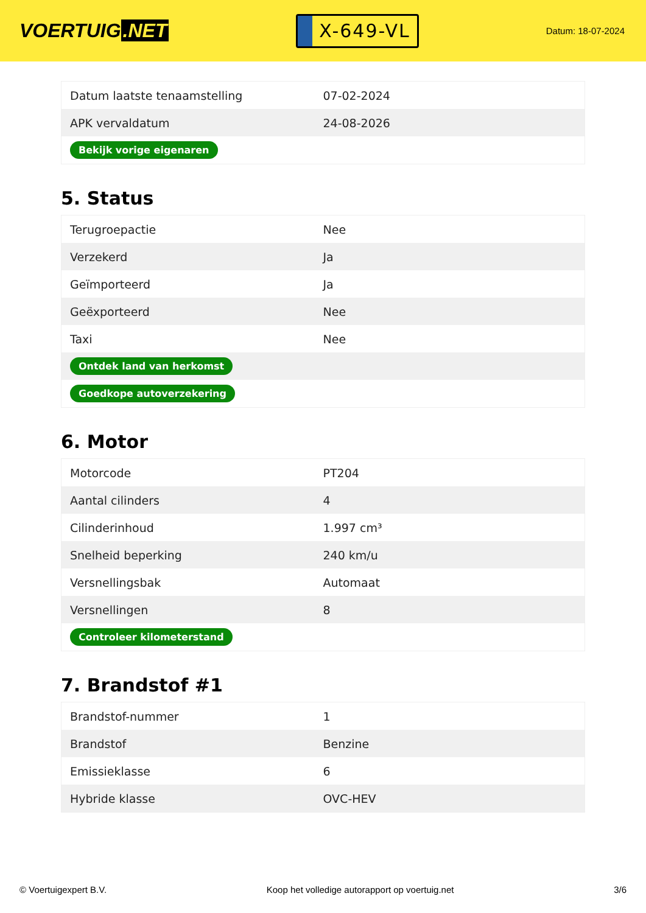VOERTUIG.NET
X-649-VL
Datum: 18-07-2024
| Datum laatste tenaamstelling | 07-02-2024 |
| APK vervaldatum | 24-08-2026 |
| Bekijk vorige eigenaren | |
5. Status
| Terugroepactie | Nee |
| Verzekerd | Ja |
| Geïmporteerd | Ja |
| Geëxporteerd | Nee |
| Taxi | Nee |
| Ontdek land van herkomst | |
| Goedkope autoverzekering | |
6. Motor
| Motorcode | PT204 |
| Aantal cilinders | 4 |
| Cilinderinhoud | 1.997 cm³ |
| Snelheid beperking | 240 km/u |
| Versnellingsbak | Automaat |
| Versnellingen | 8 |
| Controleer kilometerstand | |
7. Brandstof #1
| Brandstof-nummer | 1 |
| Brandstof | Benzine |
| Emissieklasse | 6 |
| Hybride klasse | OVC-HEV |
© Voertuigexpert B.V. Koop het volledige autorapport op voertuig.net 3/6